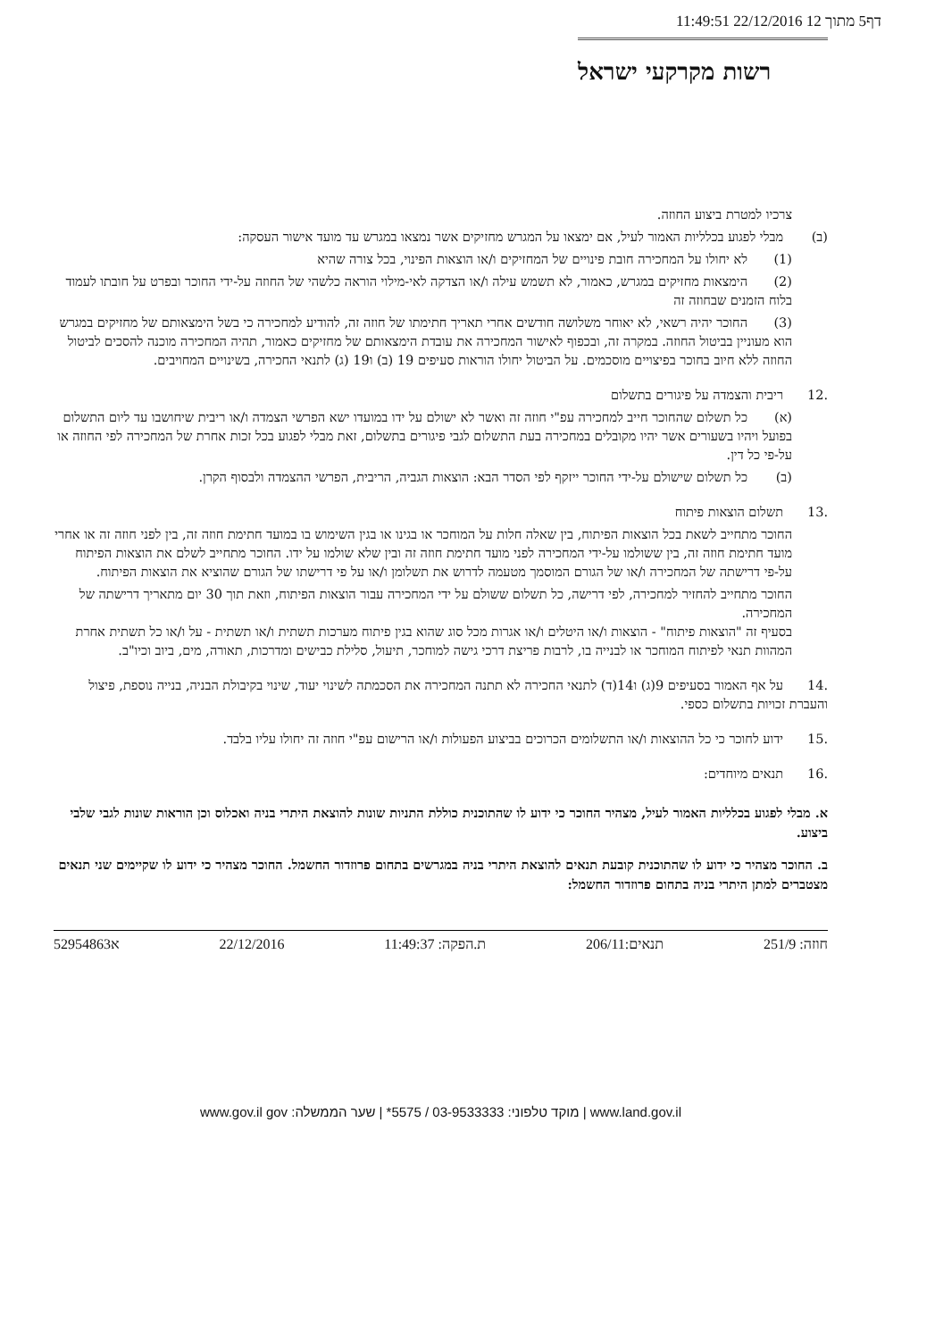דף5 מתוך 12 22/12/2016 11:49:51
רשות מקרקעי ישראל
צרכיו למטרת ביצוע החוזה.
(ב) מבלי לפגוע בכלליות האמור לעיל, אם ימצאו על המגרש מחזיקים אשר נמצאו במגרש עד מועד אישור העסקה:
(1) לא יחולו על המחכירה חובת פינויים של המחזיקים ו/או הוצאות הפינוי, בכל צורה שהיא
(2) הימצאות מחזיקים במגרש, כאמור, לא תשמש עילה ו/או הצדקה לאי-מילוי הוראה כלשהי של החוזה על-ידי החוכר ובפרט על חובתו לעמוד בלוח הזמנים שבחוזה זה
(3) החוכר יהיה רשאי, לא יאוחר משלושה חודשים אחרי תאריך חתימתו של חוזה זה, להודיע למחכירה כי בשל הימצאותם של מחזיקים במגרש הוא מעוניין בביטול החוזה. במקרה זה, ובכפוף לאישור המחכירה את עובדת הימצאותם של מחזיקים כאמור, תהיה המחכירה מוכנה להסכים לביטול החוזה ללא חיוב בחוכר בפיצויים מוסכמים. על הביטול יחולו הוראות סעיפים 19 (ב) ו19 (ג) לתנאי החכירה, בשינויים המחויבים.
.12 ריבית והצמדה על פיגורים בתשלום
(א) כל תשלום שהחוכר חייב למחכירה עפ"י חוזה זה ואשר לא ישולם על ידו במועדו ישא הפרשי הצמדה ו/או ריבית שיחושבו עד ליום התשלום בפועל ויהיו בשעורים אשר יהיו מקובלים במחכירה בעת התשלום לגבי פיגורים בתשלום, זאת מבלי לפגוע בכל זכות אחרת של המחכירה לפי החוזה או על-פי כל דין.
(ב) כל תשלום שישולם על-ידי החוכר ייזקף לפי הסדר הבא: הוצאות הגביה, הריבית, הפרשי ההצמדה ולבסוף הקרן.
.13 תשלום הוצאות פיתוח
החוכר מתחייב לשאת בכל הוצאות הפיתוח, בין שאלה חלות על המוחכר או בגינו או בגין השימוש בו במועד חתימת חוזה זה, בין לפני חוזה זה או אחרי מועד חתימת חוזה זה, בין ששולמו על-ידי המחכירה לפני מועד חתימת חוזה זה ובין שלא שולמו על ידו. החוכר מתחייב לשלם את הוצאות הפיתוח על-פי דרישתה של המחכירה ו/או של הגורם המוסמך מטעמה לדרוש את תשלומן ו/או על פי דרישתו של הגורם שהוציא את הוצאות הפיתוח.
החוכר מתחייב להחזיר למחכירה, לפי דרישה, כל תשלום ששולם על ידי המחכירה עבור הוצאות הפיתוח, וזאת תוך 30 יום מתאריך דרישתה של המחכירה.
בסעיף זה "הוצאות פיתוח" - הוצאות ו/או היטלים ו/או אגרות מכל סוג שהוא בגין פיתוח מערכות תשתית ו/או תשתית - על ו/או כל תשתית אחרת המהוות תנאי לפיתוח המוחכר או לבנייה בו, לרבות פריצת דרכי גישה למוחכר, תיעול, סלילת כבישים ומדרכות, תאורה, מים, ביוב וכיו"ב.
.14 על אף האמור בסעיפים 9(ג) ו14(ד) לתנאי החכירה לא תתנה המחכירה את הסכמתה לשינוי יעוד, שינוי בקיבולת הבניה, בנייה נוספת, פיצול והעברת זכויות בתשלום כספי.
.15 ידוע לחוכר כי כל ההוצאות ו/או התשלומים הכרוכים בביצוע הפעולות ו/או הרישום עפ"י חוזה זה יחולו עליו בלבד.
.16 תנאים מיוחדים:
א. מבלי לפגוע בכלליות האמור לעיל, מצהיר החוכר כי ידוע לו שהתוכנית כוללת התניות שונות להוצאת היתרי בניה ואכלוס וכן הוראות שונות לגבי שלבי ביצוע.
ב. החוכר מצהיר כי ידוע לו שהתוכנית קובעת תנאים להוצאת היתרי בניה במגרשים בתחום פרוזדור החשמל. החוכר מצהיר כי ידוע לו שקיימים שני תנאים מצטברים למתן היתרי בניה בתחום פרוזדור החשמל:
חוזה: 251/9 תנאים:206/11 ת.הפקה: 11:49:37 22/12/2016 א52954863
www.land.gov.il | מוקד טלפוני: 03-9533333 / 5575* | שער הממשלה: www.gov.il gov